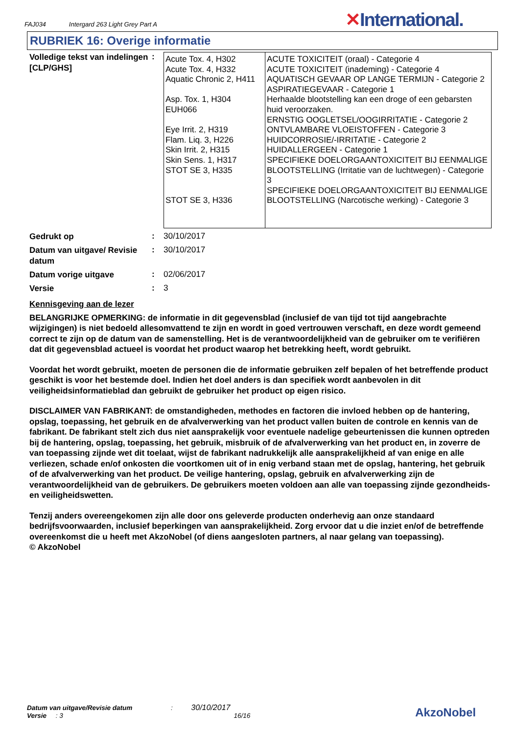FAJ034 Intergard 263 Light Grey Part A
✕International.
RUBRIEK 16: Overige informatie
Volledige tekst van indelingen [CLP/GHS]
:
| Acute Tox. 4, H302 Acute Tox. 4, H332 Aquatic Chronic 2, H411 Asp. Tox. 1, H304 EUH066 Eye Irrit. 2, H319 Flam. Liq. 3, H226 Skin Irrit. 2, H315 Skin Sens. 1, H317 STOT SE 3, H335 STOT SE 3, H336 | ACUTE TOXICITEIT (oraal) - Categorie 4 ACUTE TOXICITEIT (inademing) - Categorie 4 AQUATISCH GEVAAR OP LANGE TERMIJN - Categorie 2 ASPIRATIEGEVAAR - Categorie 1 Herhaalde blootstelling kan een droge of een gebarsten huid veroorzaken. ERNSTIG OOGLETSEL/OOGIRRITATIE - Categorie 2 ONTVLAMBARE VLOEISTOFFEN - Categorie 3 HUIDCORROSIE/-IRRITATIE - Categorie 2 HUIDALLERGEEN - Categorie 1 SPECIFIEKE DOELORGAANTOXICITEIT BIJ EENMALIGE BLOOTSTELLING (Irritatie van de luchtwegen) - Categorie 3 SPECIFIEKE DOELORGAANTOXICITEIT BIJ EENMALIGE BLOOTSTELLING (Narcotische werking) - Categorie 3 |
Gedrukt op
: 30/10/2017
Datum van uitgave/ Revisie datum
: 30/10/2017
Datum vorige uitgave
: 02/06/2017
Versie
: 3
Kennisgeving aan de lezer
BELANGRIJKE OPMERKING: de informatie in dit gegevensblad (inclusief de van tijd tot tijd aangebrachte wijzigingen) is niet bedoeld allesomvattend te zijn en wordt in goed vertrouwen verschaft, en deze wordt gemeend correct te zijn op de datum van de samenstelling. Het is de verantwoordelijkheid van de gebruiker om te verifiëren dat dit gegevensblad actueel is voordat het product waarop het betrekking heeft, wordt gebruikt.
Voordat het wordt gebruikt, moeten de personen die de informatie gebruiken zelf bepalen of het betreffende product geschikt is voor het bestemde doel. Indien het doel anders is dan specifiek wordt aanbevolen in dit veiligheidsinformatieblad dan gebruikt de gebruiker het product op eigen risico.
DISCLAIMER VAN FABRIKANT: de omstandigheden, methodes en factoren die invloed hebben op de hantering, opslag, toepassing, het gebruik en de afvalverwerking van het product vallen buiten de controle en kennis van de fabrikant. De fabrikant stelt zich dus niet aansprakelijk voor eventuele nadelige gebeurtenissen die kunnen optreden bij de hantering, opslag, toepassing, het gebruik, misbruik of de afvalverwerking van het product en, in zoverre de van toepassing zijnde wet dit toelaat, wijst de fabrikant nadrukkelijk alle aansprakelijkheid af van enige en alle verliezen, schade en/of onkosten die voortkomen uit of in enig verband staan met de opslag, hantering, het gebruik of de afvalverwerking van het product. De veilige hantering, opslag, gebruik en afvalverwerking zijn de verantwoordelijkheid van de gebruikers. De gebruikers moeten voldoen aan alle van toepassing zijnde gezondheids- en veiligheidswetten.
Tenzij anders overeengekomen zijn alle door ons geleverde producten onderhevig aan onze standaard bedrijfsvoorwaarden, inclusief beperkingen van aansprakelijkheid. Zorg ervoor dat u die inziet en/of de betreffende overeenkomst die u heeft met AkzoNobel (of diens aangesloten partners, al naar gelang van toepassing).
© AkzoNobel
Datum van uitgave/Revisie datum : 30/10/2017
Versie : 3 16/16
AkzoNobel